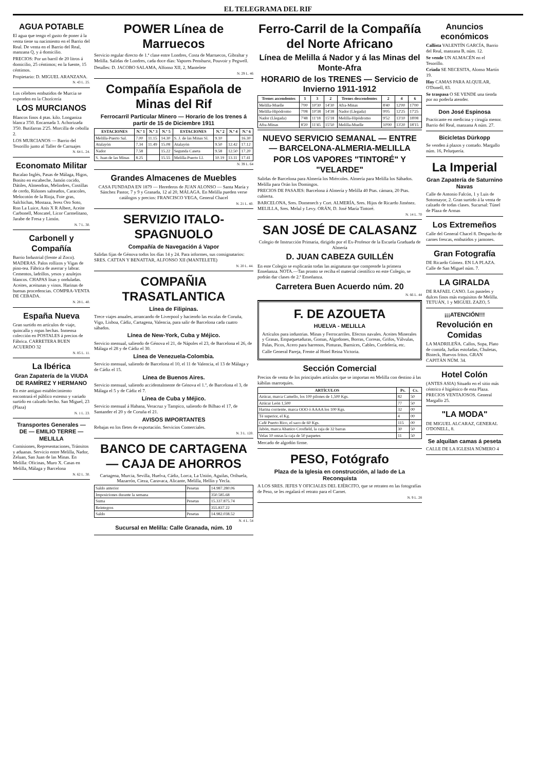EL TELEGRAMA DEL RIF
AGUA POTABLE
El agua que tengo el gusto de poner á la venta tiene su nacimiento en el Barrio del Real. De venta en el Barrio del Real, manzana Q, y á domicilio.
PRECIOS: Por un barril de 20 litros á domicilio, 25 céntimos; en la fuente, 15 céntimos.
Propietario: D. MIGUEL ARANZANA.
N. 43 L. 25.
Los célebres embutidos de Murcia se expenden en la Chorícería
LOS MURCIANOS
Blancos finos 4 ptas. kilo. Longaniza blanca 3'50. Encarnada 3. Achorizada 3'50. Butifarras 2'25. Morcilla de cebolla 2.
LOS MURCIANOS — Barrio del Tesorillo junto al Taller de Carruajes
N. 64 L. 24.
Economato Militar
Bacalao Inglés, Pasas de Málaga, Higos, Bonito en escabeche, Jamón cocido, Dátiles, Almendras, Melindres, Costillas de cerdo, Riñones salteados, Caracoles, Melocotón de la Rioja, Foie gras, Salchichas, Mostaza, Jerez Oro Soto, Ron La Luice, Anis X R Albert, Aceite Carbonell, Moscatel, Licor Carmelitano, Jarabe de Fresa y Limón.
N. 7 L. 30.
Carbonell y Compañía
Barrio Industrial (frente al Zoco). MADERAS. Palos rollizos y Vigas de pino-tea. Fábrica de aserrar y labrar. Cementos, ladrillos, yesos y azulejos blancos. CHAPAS lisas y onduladas. Aceites, aceitunas y vinos. Harinas de buenas procedencias. COMPRA-VENTA DE CEBADA.
N. 28 L. 40.
España Nueva
Gran surtido en artículos de viaje, quincalla y ropas hechas. Inmensa colección en POSTALES á precios de Fábrica. CARRETERA BUEN ACUERDO 32
N. 85 L. 11.
La Ibérica
Gran Zapatería de la VIUDA DE RAMÍREZ Y HERMANO
En este antiguo establecimiento encontrará el público extenso y variado surtido en calzado hecho. San Miguel, 23 (Plaza)
N. 1 L. 23.
Transportes Generales — DE — EMILIO TERRE — MELILLA
Comisiones, Representaciones, Tránsitos y aduanas. Servicio entre Melilla, Nador, Zeluan, San Juan de las Minas. En Melilla: Oficinas, Muro X. Casas en Melilla, Málaga y Barcelona
N. 62 L. 30.
POWER Línea de Marruecos
Servicio regular directo de 1.ª clase entre Londres, Costa de Marruecos, Gibraltar y Melilla. Salidas de Londres, cada doce días: Vapores Penshurst, Pouvoir y Pegwell.
Detalles: D. JACOBO SALAMA, Alfonso XII, 2, Mantelete
N. 29 L. 46
Compañía Española de Minas del Rif
Ferrocarril Particular Minero — Horario de los trenes á partir de 15 de Diciembre 1911
| ESTACIONES | N.º 1 | N.º 3 | N.º 5 | ESTACIONES | N.º 2 | N.º 4 | N.º 6 |
| --- | --- | --- | --- | --- | --- | --- | --- |
| Melilla-Puerto Sal. | 7.00 | 11.15 | 14.30 | S. J. de las Minas Sl. | 9.10 | | 16.30 |
| Atalayón | 7.34 | 11.49 | 15.08 | Atalayón | 9.50 | 12.42 | 17.12 |
| Nador | 7.58 | | 15.22 | Segunda Caseta | 9.58 | 12.50 | 17.20 |
| S. Juan de las Minas | 8.25 | | 15.55 | Melilla-Puerto Ll. | 10.19 | 13.11 | 17.41 |
N. 39 L. 64
Grandes Almacenes de Muebles
CASA FUNDADA EN 1879 — Herederos de JUAN ALONSO — Santa María y Sánchez Pastor, 7 y 9 y Granada, 12 al 20, MÁLAGA. En Melilla pueden verse catálogos y precios: FRANCISCO VEGA, General Chacel
N. 21 L. 40.
SERVIZIO ITALO-SPAGNUOLO
Compañía de Navegación á Vapor
Salidas fijas de Génova todos los días 14 y 24. Para informes, sus consignatarios: SRES. CATTAN Y BENATTAR, ALFONSO XII (MANTELETE)
N. 20 L. 44.
COMPAÑIA TRASATLANTICA
Línea de Filipinas.
Trece viajes anuales, arrancando de Liverpool y haciendo las escalas de Coruña, Vigo, Lisboa, Cádiz, Cartagena, Valencia, para salir de Barcelona cada cuatro sábados.
Línea de New-York, Cuba y Méjico.
Servicio mensual, saliendo de Génova el 21, de Nápoles el 23, de Barcelona el 26, de Málaga el 28 y de Cádiz el 30.
Línea de Venezuela-Colombia.
Servicio mensual, saliendo de Barcelona el 10, el 11 de Valencia, el 13 de Málaga y de Cádiz el 15.
Línea de Buenos Aires.
Servicio mensual, saliendo accidentalmente de Génova el 1.º, de Barcelona el 3, de Málaga el 5 y de Cádiz el 7.
Línea de Cuba y Méjico.
Servicio mensual á Habana, Veracruz y Tampico, saliendo de Bilbao el 17, de Santander el 20 y de Coruña el 21.
AVISOS IMPORTANTES
Rebajas en los fletes de exportación. Servicios Comerciales.
N. 3 L. 120.
BANCO DE CARTAGENA — CAJA DE AHORROS
Cartagena, Murcia, Sevilla, Huelva, Cádiz, Lorca, La Unión, Aguilas, Orihuela, Mazarrón, Cieza, Caravaca, Alicante, Melilla, Hellín y Yecla.
| Saldo anterior | Pesetas | 14.987.280.06 |
| Imposiciones durante la semana | | 350.585.68 |
| Suma | Pesetas | 15.337.875.74 |
| Reintegros | | 355.837.22 |
| Saldo | Pesetas | 14.982.038.52 |
N. 4 L. 54
Sucursal en Melilla: Calle Granada, núm. 10
Ferro-Carril de la Compañía del Norte Africano
Línea de Melilla á Nador y á las Minas del Monte-Afra
HORARIO de los TRENES — Servicio de Invierno 1911-1912
| Trenes ascendentes | 1 | 3 | 2 | Trenes descendentes | 2 | 4 | 6 |
| --- | --- | --- | --- | --- | --- | --- | --- |
| Melilla-Muelle | 7'00 | 10'30 | 14'30 | Afra-Minas | 8'40 | 12'00 | 17'00 |
| Melilla-Hipódromo | 7'08 | 10'38 | 14'38 | Nador (Llegada) | 9'05 | 12'25 | 17'25 |
| Nador (Llegada) | 7'48 | 11'18 | 15'18 | Melilla-Hipódromo | 9'52 | 13'10 | 18'08 |
| Afra-Minas | 8'20 | 11'45 | 15'50 | Melilla-Muelle | 10'00 | 13'20 | 18'15 |
NUEVO SERVICIO SEMANAL — ENTRE — BARCELONA-ALMERIA-MELILLA
POR LOS VAPORES "TINTORÉ" Y "VELARDE"
Salidas de Barcelona para Almería los Miércoles. Almería para Melilla los Sábados. Melilla para Orán los Domingos.
PRECIOS DE PASAJES: Barcelona á Almería y Melilla 40 Ptas. cámara, 20 Ptas. cubierta.
BARCELONA, Sres. Domenech y Cort. ALMERÍA, Sres. Hijos de Ricardo Jiménez. MELILLA, Sres. Melul y Levy. ORÁN, D. José María Tintoré.
N. 14 L. 70
SAN JOSÉ DE CALASANZ
Colegio de Instrucción Primaria, dirigido por el Ex-Profesor de la Escuela Graduada de Almería
D. JUAN CABEZA GUILLÉN
En este Colegio se explicarán todas las asignaturas que comprende la primera Enseñanza. NOTA.—Tan pronto se reciba el material científico en este Colegio, se podrán dar clases de 2.ª Enseñanza.
Carretera Buen Acuerdo núm. 20
N. 66 L. 44
F. DE AZOUETA
HUELVA - MELILLA
Artículos para industrias. Minas y Ferrocarriles. Efectos navales. Aceites Minerales y Grasas, Empaquetaduras, Gomas, Algodones, Borras, Correas, Grifos, Válvulas, Palas, Picos, Acero para barrenos, Pinturas, Barnices, Cables, Cordelería, etc.
Calle General Pareja, Frente al Hotel Reina Victoria.
Sección Comercial
Precios de venta de los principales artículos que se importan en Melilla con destino á las kábilas marroquíes.
| ARTÍCULOS | Ps. | Cs. |
| --- | --- | --- |
| Azúcar, marca Camello, los 100 pilones de 1,500 Kgs. | 82 | 50 |
| Azúcar León 1,500 | 77 | 50 |
| Harina corriente, marca OOO ó AAAA los 100 Kgs. | 32 | 00 |
| Té superior, el Kg. | 4 | 00 |
| Café Puerto Rico, el saco de 60 Kgs. | 115 | 00 |
| Jabón, marca Abanico Crosfield, la caja de 32 barras | 30 | 50 |
| Velas 10 onzas la caja de 50 paquetes | 11 | 50 |
Mercado de algodón firme.
PESO, Fotógrafo
Plaza de la Iglesia en construcción, al lado de La Reconquista
A LOS SRES. JEFES Y OFICIALES DEL EJÉRCITO, que se retraten en las fotografías de Peso, se les regalará el retrato para el Carnet.
N. 9 L. 28
Anuncios económicos
Callista VALENTÍN GARCÍA, Barrio del Real, manzana B, núm. 12.
Se vende UN ALMACÉN en el Tesorillo.
Criada SE NECESITA, Alonso Martín 19.
Hay CAMAS PARA ALQUILAR, O'Donell, 83.
Se traspasa O SE VENDE una tienda por no poderla atender.
Don José Espinosa
Practicante en medicina y cirugía menor. Barrio del Real, manzana A núm. 27.
Bicicletas Dürkopp
Se venden á plazos y contado. Margallo núm. 16, Peluquería.
La Imperial
Gran Zapatería de Saturnino Navas
Calle de Antonio Falcón, 1 y Luis de Sotomayor, 2. Gran surtido á la venta de calzado de todas clases. Sucursal: Túnel de Plaza de Armas
Los Extremeños
Calle del General Chacel 8. Despacho de carnes frescas, embutidos y jamones.
Gran Fotografía
DE Ricardo Gómez. EN LA PLAZA. Calle de San Miguel núm. 7.
LA GIRALDA
DE RAFAEL CANO. Los pasteles y dulces finos más exquisitos de Melilla. TETUÁN, 1 y MIGUEL ZAZO, 5
¡¡¡ATENCIÓN!!!
Revolución en Comidas
LA MADRILEÑA. Callos, Sopa, Plato de comida, Judías estofadas, Chuletas, Bisteck, Huevos fritos. GRAN CAPITÁN NÚM. 34.
Hotel Colón
(ANTES ASIA) Situado en el sitio más céntrico é higiénico de esta Plaza. PRECIOS VENTAJOSOS. General Margallo 25.
"LA MODA"
DE MIGUEL ALCARAZ, GENERAL O'DONELL, 8.
Se alquilan camas á peseta
CALLE DE LA IGLESIA NÚMERO 4